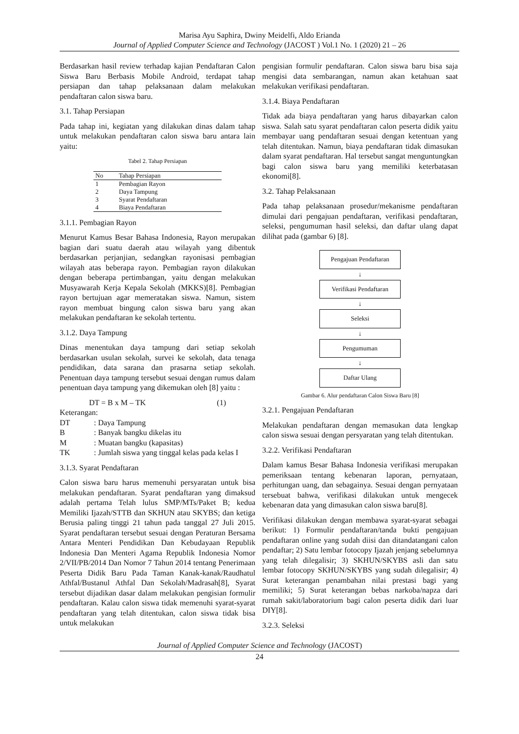Marisa Ayu Saphira, Dwiny Meidelfi, Aldo Erianda
Journal of Applied Computer Science and Technology (JACOST ) Vol.1 No. 1 (2020) 21 – 26
Berdasarkan hasil review terhadap kajian Pendaftaran Calon Siswa Baru Berbasis Mobile Android, terdapat tahap persiapan dan tahap pelaksanaan dalam melakukan pendaftaran calon siswa baru.
3.1. Tahap Persiapan
Pada tahap ini, kegiatan yang dilakukan dinas dalam tahap untuk melakukan pendaftaran calon siswa baru antara lain yaitu:
Tabel 2. Tahap Persiapan
| No | Tahap Persiapan |
| --- | --- |
| 1 | Pembagian Rayon |
| 2 | Daya Tampung |
| 3 | Syarat Pendaftaran |
| 4 | Biaya Pendaftaran |
3.1.1. Pembagian Rayon
Menurut Kamus Besar Bahasa Indonesia, Rayon merupakan bagian dari suatu daerah atau wilayah yang dibentuk berdasarkan perjanjian, sedangkan rayonisasi pembagian wilayah atas beberapa rayon. Pembagian rayon dilakukan dengan beberapa pertimbangan, yaitu dengan melakukan Musyawarah Kerja Kepala Sekolah (MKKS)[8]. Pembagian rayon bertujuan agar memeratakan siswa. Namun, sistem rayon membuat bingung calon siswa baru yang akan melakukan pendaftaran ke sekolah tertentu.
3.1.2. Daya Tampung
Dinas menentukan daya tampung dari setiap sekolah berdasarkan usulan sekolah, survei ke sekolah, data tenaga pendidikan, data sarana dan prasarna setiap sekolah. Penentuan daya tampung tersebut sesuai dengan rumus dalam penentuan daya tampung yang dikemukan oleh [8] yaitu :
DT = B x M – TK (1)
Keterangan:
DT: Daya Tampung
B: Banyak bangku dikelas itu
M: Muatan bangku (kapasitas)
TK: Jumlah siswa yang tinggal kelas pada kelas I
3.1.3. Syarat Pendaftaran
Calon siswa baru harus memenuhi persyaratan untuk bisa melakukan pendaftaran. Syarat pendaftaran yang dimaksud adalah pertama Telah lulus SMP/MTs/Paket B; kedua Memiliki Ijazah/STTB dan SKHUN atau SKYBS; dan ketiga Berusia paling tinggi 21 tahun pada tanggal 27 Juli 2015. Syarat pendaftaran tersebut sesuai dengan Peraturan Bersama Antara Menteri Pendidikan Dan Kebudayaan Republik Indonesia Dan Menteri Agama Republik Indonesia Nomor 2/VII/PB/2014 Dan Nomor 7 Tahun 2014 tentang Penerimaan Peserta Didik Baru Pada Taman Kanak-kanak/Raudhatul Athfal/Bustanul Athfal Dan Sekolah/Madrasah[8], Syarat tersebut dijadikan dasar dalam melakukan pengisian formulir pendaftaran. Kalau calon siswa tidak memenuhi syarat-syarat pendaftaran yang telah ditentukan, calon siswa tidak bisa untuk melakukan
pengisian formulir pendaftaran. Calon siswa baru bisa saja mengisi data sembarangan, namun akan ketahuan saat melakukan verifikasi pendaftaran.
3.1.4. Biaya Pendaftaran
Tidak ada biaya pendaftaran yang harus dibayarkan calon siswa. Salah satu syarat pendaftaran calon peserta didik yaitu membayar uang pendaftaran sesuai dengan ketentuan yang telah ditentukan. Namun, biaya pendaftaran tidak dimasukan dalam syarat pendaftaran. Hal tersebut sangat menguntungkan bagi calon siswa baru yang memiliki keterbatasan ekonomi[8].
3.2. Tahap Pelaksanaan
Pada tahap pelaksanaan prosedur/mekanisme pendaftaran dimulai dari pengajuan pendaftaran, verifikasi pendaftaran, seleksi, pengumuman hasil seleksi, dan daftar ulang dapat dilihat pada (gambar 6) [8].
Pengajuan Pendaftaran
↓
Verifikasi Pendaftaran
↓
Seleksi
↓
Pengumuman
↓
Daftar Ulang
Gambar 6. Alur pendaftaran Calon Siswa Baru [8]
3.2.1. Pengajuan Pendaftaran
Melakukan pendaftaran dengan memasukan data lengkap calon siswa sesuai dengan persyaratan yang telah ditentukan.
3.2.2. Verifikasi Pendaftaran
Dalam kamus Besar Bahasa Indonesia verifikasi merupakan pemeriksaan tentang kebenaran laporan, pernyataan, perhitungan uang, dan sebagainya. Sesuai dengan pernyataan tersebuat bahwa, verifikasi dilakukan untuk mengecek kebenaran data yang dimasukan calon siswa baru[8].
Verifikasi dilakukan dengan membawa syarat-syarat sebagai berikut: 1) Formulir pendaftaran/tanda bukti pengajuan pendaftaran online yang sudah diisi dan ditandatangani calon pendaftar; 2) Satu lembar fotocopy Ijazah jenjang sebelumnya yang telah dilegalisir; 3) SKHUN/SKYBS asli dan satu lembar fotocopy SKHUN/SKYBS yang sudah dilegalisir; 4) Surat keterangan penambahan nilai prestasi bagi yang memiliki; 5) Surat keterangan bebas narkoba/napza dari rumah sakit/laboratorium bagi calon peserta didik dari luar DIY[8].
3.2.3. Seleksi
Journal of Applied Computer Science and Technology (JACOST)
24